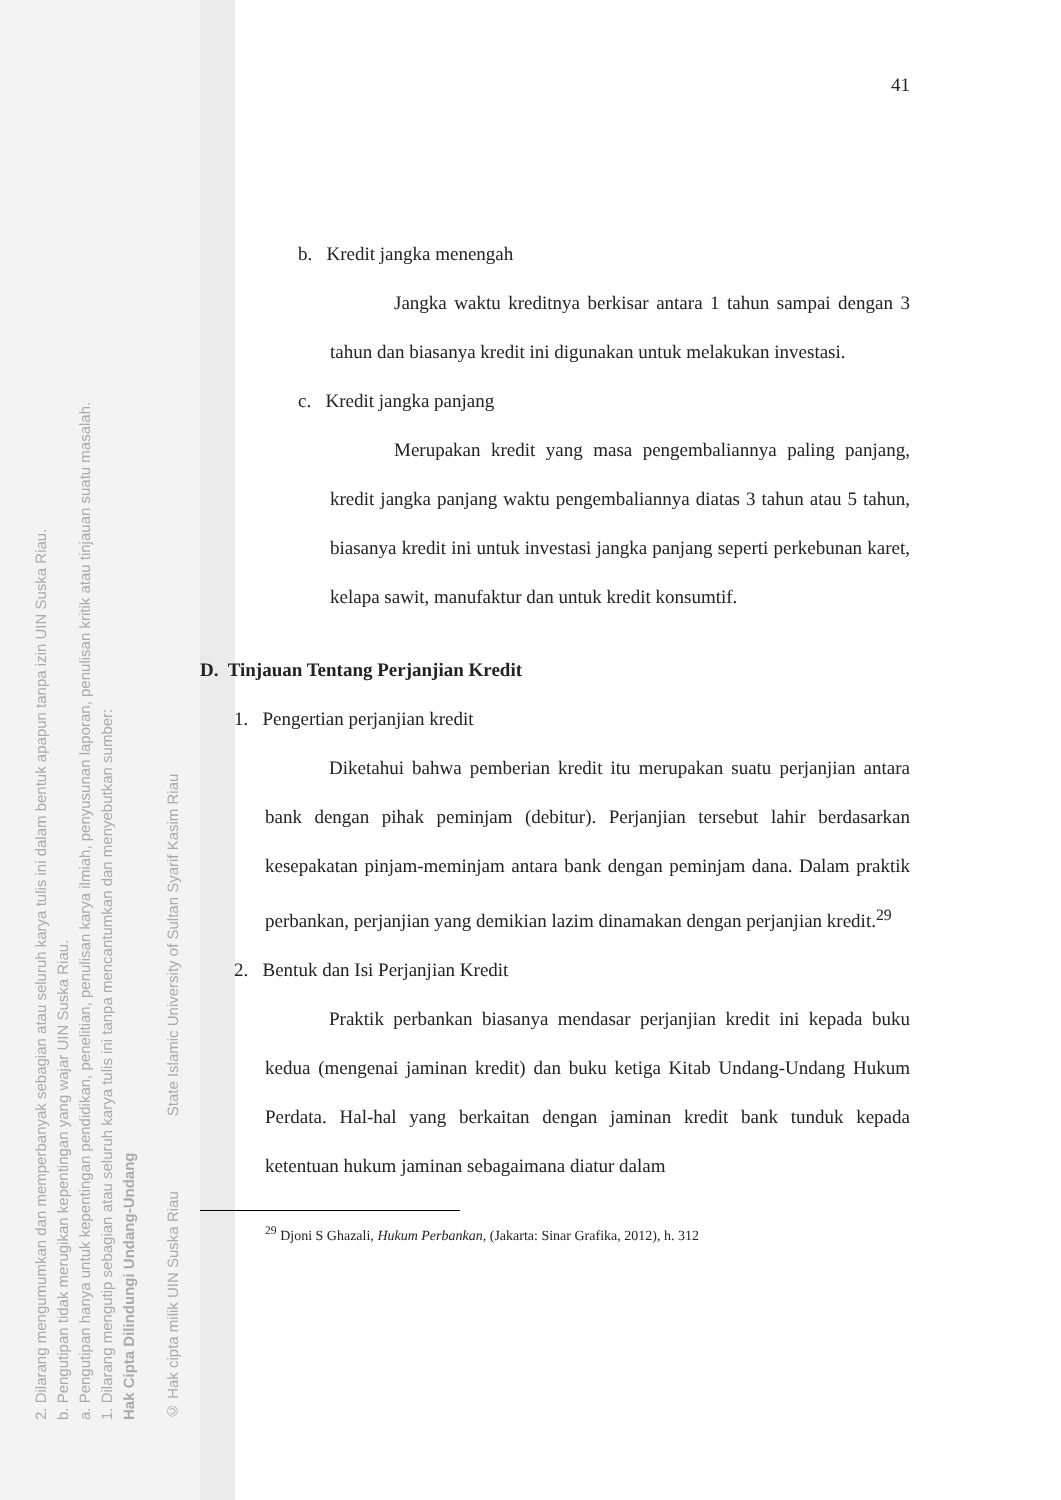2. Dilarang mengumumkan dan memperbanyak sebagian atau seluruh karya tulis ini dalam bentuk apapun tanpa izin UIN Suska Riau.
b. Pengutipan tidak merugikan kepentingan yang wajar UIN Suska Riau.
a. Pengutipan hanya untuk kepentingan pendidikan, penelitian, penulisan karya ilmiah, penyusunan laporan, penulisan kritik atau tinjauan suatu masalah.
1. Dilarang mengutip sebagian atau seluruh karya tulis ini tanpa mencantumkan dan menyebutkan sumber:
Hak Cipta Dilindungi Undang-Undang
© Hak cipta milik UIN Suska Riau State Islamic University of Sultan Syarif Kasim Riau
41
b. Kredit jangka menengah
Jangka waktu kreditnya berkisar antara 1 tahun sampai dengan 3 tahun dan biasanya kredit ini digunakan untuk melakukan investasi.
c. Kredit jangka panjang
Merupakan kredit yang masa pengembaliannya paling panjang, kredit jangka panjang waktu pengembaliannya diatas 3 tahun atau 5 tahun, biasanya kredit ini untuk investasi jangka panjang seperti perkebunan karet, kelapa sawit, manufaktur dan untuk kredit konsumtif.
D. Tinjauan Tentang Perjanjian Kredit
1. Pengertian perjanjian kredit
Diketahui bahwa pemberian kredit itu merupakan suatu perjanjian antara bank dengan pihak peminjam (debitur). Perjanjian tersebut lahir berdasarkan kesepakatan pinjam-meminjam antara bank dengan peminjam dana. Dalam praktik perbankan, perjanjian yang demikian lazim dinamakan dengan perjanjian kredit.<sup>29</sup>
2. Bentuk dan Isi Perjanjian Kredit
Praktik perbankan biasanya mendasar perjanjian kredit ini kepada buku kedua (mengenai jaminan kredit) dan buku ketiga Kitab Undang-Undang Hukum Perdata. Hal-hal yang berkaitan dengan jaminan kredit bank tunduk kepada ketentuan hukum jaminan sebagaimana diatur dalam
<sup>29</sup> Djoni S Ghazali, Hukum Perbankan, (Jakarta: Sinar Grafika, 2012), h. 312